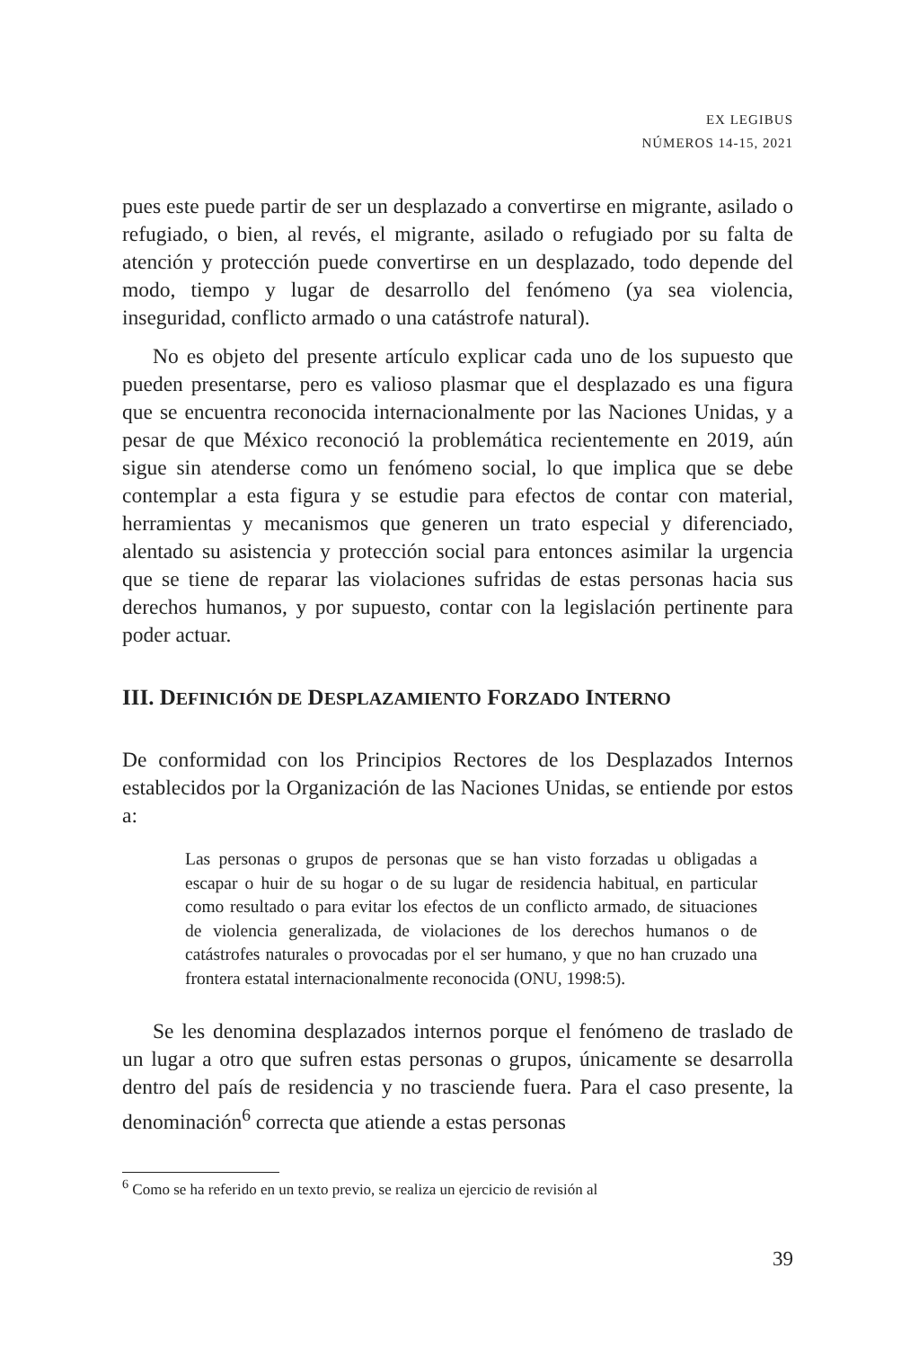EX LEGIBUS
NÚMEROS 14-15, 2021
pues este puede partir de ser un desplazado a convertirse en migrante, asilado o refugiado, o bien, al revés, el migrante, asilado o refugiado por su falta de atención y protección puede convertirse en un desplazado, todo depende del modo, tiempo y lugar de desarrollo del fenómeno (ya sea violencia, inseguridad, conflicto armado o una catástrofe natural).
No es objeto del presente artículo explicar cada uno de los supuesto que pueden presentarse, pero es valioso plasmar que el desplazado es una figura que se encuentra reconocida internacionalmente por las Naciones Unidas, y a pesar de que México reconoció la problemática recientemente en 2019, aún sigue sin atenderse como un fenómeno social, lo que implica que se debe contemplar a esta figura y se estudie para efectos de contar con material, herramientas y mecanismos que generen un trato especial y diferenciado, alentado su asistencia y protección social para entonces asimilar la urgencia que se tiene de reparar las violaciones sufridas de estas personas hacia sus derechos humanos, y por supuesto, contar con la legislación pertinente para poder actuar.
III. DEFINICIÓN DE DESPLAZAMIENTO FORZADO INTERNO
De conformidad con los Principios Rectores de los Desplazados Internos establecidos por la Organización de las Naciones Unidas, se entiende por estos a:
Las personas o grupos de personas que se han visto forzadas u obligadas a escapar o huir de su hogar o de su lugar de residencia habitual, en particular como resultado o para evitar los efectos de un conflicto armado, de situaciones de violencia generalizada, de violaciones de los derechos humanos o de catástrofes naturales o provocadas por el ser humano, y que no han cruzado una frontera estatal internacionalmente reconocida (ONU, 1998:5).
Se les denomina desplazados internos porque el fenómeno de traslado de un lugar a otro que sufren estas personas o grupos, únicamente se desarrolla dentro del país de residencia y no trasciende fuera. Para el caso presente, la denominación<sup>6</sup> correcta que atiende a estas personas
<sup>6</sup> Como se ha referido en un texto previo, se realiza un ejercicio de revisión al
39